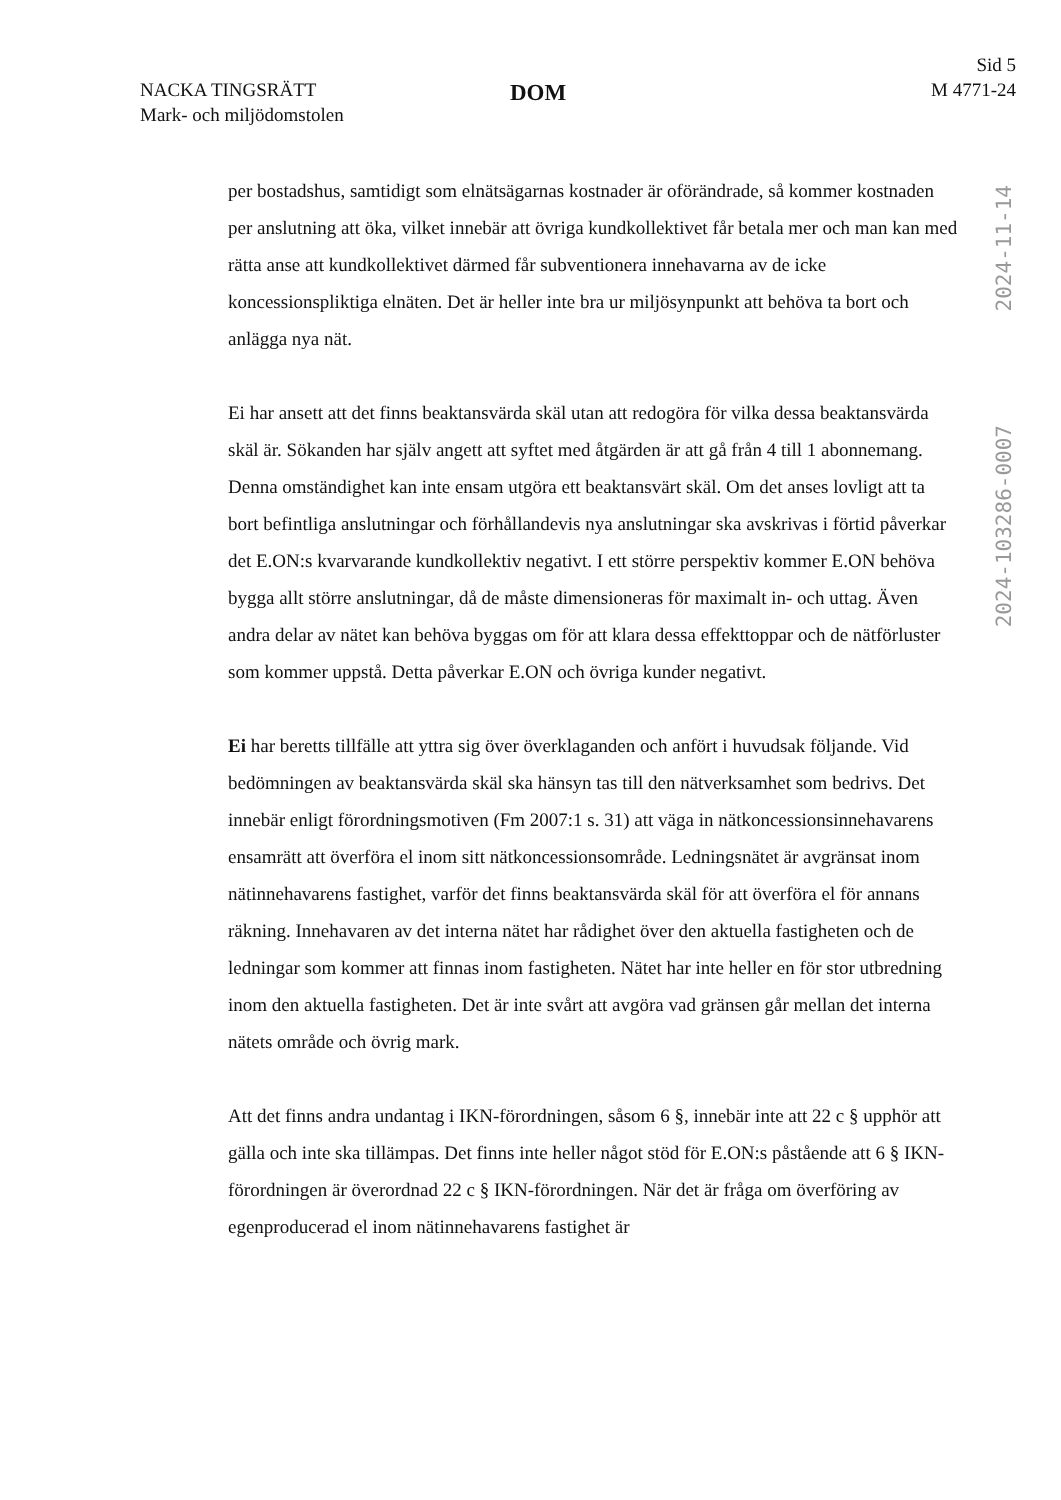NACKA TINGSRÄTT
Mark- och miljödomstolen
DOM
Sid 5
M 4771-24
2024-11-14
2024-103286-0007
per bostadshus, samtidigt som elnätsägarnas kostnader är oförändrade, så kommer kostnaden per anslutning att öka, vilket innebär att övriga kundkollektivet får betala mer och man kan med rätta anse att kundkollektivet därmed får subventionera innehavarna av de icke koncessionspliktiga elnäten. Det är heller inte bra ur miljösynpunkt att behöva ta bort och anlägga nya nät.
Ei har ansett att det finns beaktansvärda skäl utan att redogöra för vilka dessa beaktansvärda skäl är. Sökanden har själv angett att syftet med åtgärden är att gå från 4 till 1 abonnemang. Denna omständighet kan inte ensam utgöra ett beaktansvärt skäl. Om det anses lovligt att ta bort befintliga anslutningar och förhållandevis nya anslutningar ska avskrivas i förtid påverkar det E.ON:s kvarvarande kundkollektiv negativt. I ett större perspektiv kommer E.ON behöva bygga allt större anslutningar, då de måste dimensioneras för maximalt in- och uttag. Även andra delar av nätet kan behöva byggas om för att klara dessa effekttoppar och de nätförluster som kommer uppstå. Detta påverkar E.ON och övriga kunder negativt.
Ei har beretts tillfälle att yttra sig över överklaganden och anfört i huvudsak följande. Vid bedömningen av beaktansvärda skäl ska hänsyn tas till den nätverksamhet som bedrivs. Det innebär enligt förordningsmotiven (Fm 2007:1 s. 31) att väga in nätkoncessionsinnehavarens ensamrätt att överföra el inom sitt nätkoncessionsområde. Ledningsnätet är avgränsat inom nätinnehavarens fastighet, varför det finns beaktansvärda skäl för att överföra el för annans räkning. Innehavaren av det interna nätet har rådighet över den aktuella fastigheten och de ledningar som kommer att finnas inom fastigheten. Nätet har inte heller en för stor utbredning inom den aktuella fastigheten. Det är inte svårt att avgöra vad gränsen går mellan det interna nätets område och övrig mark.
Att det finns andra undantag i IKN-förordningen, såsom 6 §, innebär inte att 22 c § upphör att gälla och inte ska tillämpas. Det finns inte heller något stöd för E.ON:s påstående att 6 § IKN-förordningen är överordnad 22 c § IKN-förordningen. När det är fråga om överföring av egenproducerad el inom nätinnehavarens fastighet är